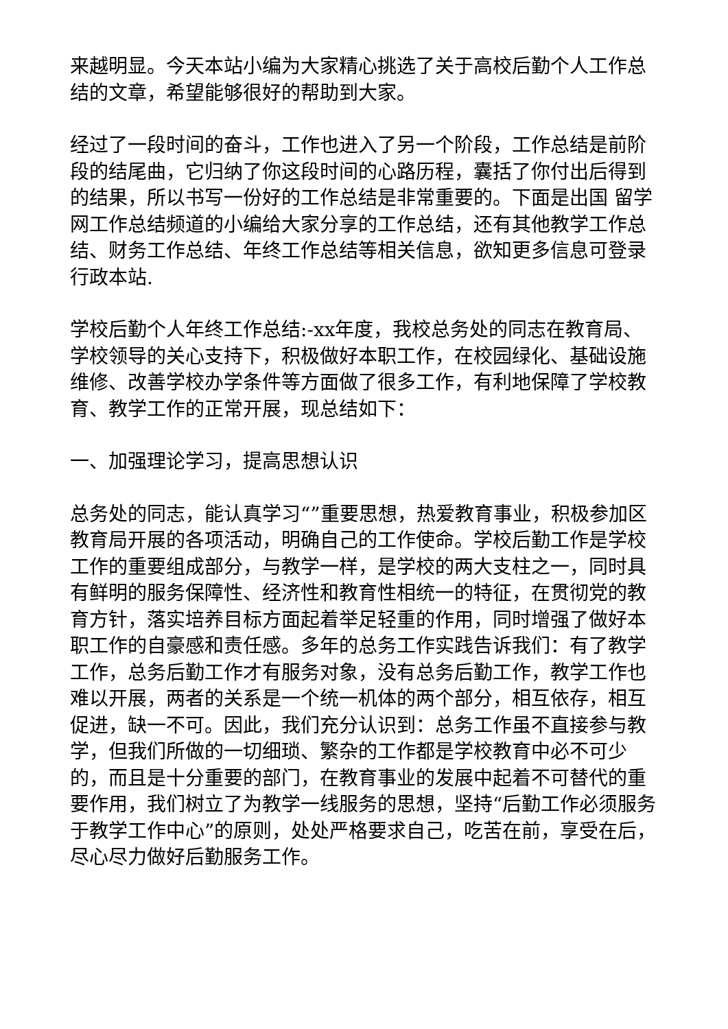来越明显。今天本站小编为大家精心挑选了关于高校后勤个人工作总结的文章，希望能够很好的帮助到大家。
经过了一段时间的奋斗，工作也进入了另一个阶段，工作总结是前阶段的结尾曲，它归纳了你这段时间的心路历程，囊括了你付出后得到的结果，所以书写一份好的工作总结是非常重要的。下面是出国 留学 网工作总结频道的小编给大家分享的工作总结，还有其他教学工作总结、财务工作总结、年终工作总结等相关信息，欲知更多信息可登录行政本站.
学校后勤个人年终工作总结:-xx年度，我校总务处的同志在教育局、学校领导的关心支持下，积极做好本职工作，在校园绿化、基础设施维修、改善学校办学条件等方面做了很多工作，有利地保障了学校教育、教学工作的正常开展，现总结如下：
一、加强理论学习，提高思想认识
总务处的同志，能认真学习“”重要思想，热爱教育事业，积极参加区教育局开展的各项活动，明确自己的工作使命。学校后勤工作是学校工作的重要组成部分，与教学一样，是学校的两大支柱之一，同时具有鲜明的服务保障性、经济性和教育性相统一的特征，在贯彻党的教育方针，落实培养目标方面起着举足轻重的作用，同时增强了做好本职工作的自豪感和责任感。多年的总务工作实践告诉我们：有了教学工作，总务后勤工作才有服务对象，没有总务后勤工作，教学工作也难以开展，两者的关系是一个统一机体的两个部分，相互依存，相互促进，缺一不可。因此，我们充分认识到：总务工作虽不直接参与教学，但我们所做的一切细琐、繁杂的工作都是学校教育中必不可少的，而且是十分重要的部门，在教育事业的发展中起着不可替代的重要作用，我们树立了为教学一线服务的思想，坚持“后勤工作必须服务于教学工作中心”的原则，处处严格要求自己，吃苦在前，享受在后，尽心尽力做好后勤服务工作。